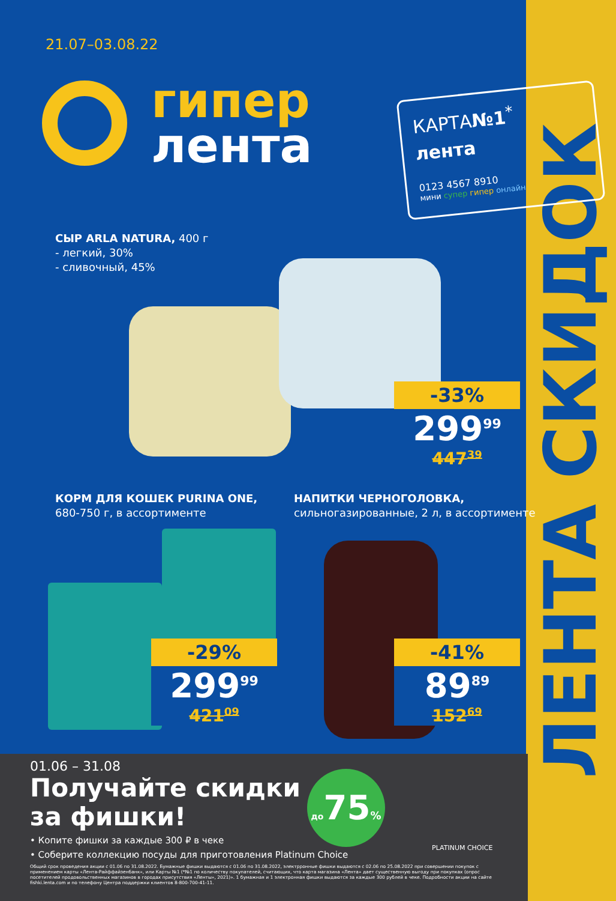ЛЕНТА СКИДОК
21.07–03.08.22
гипер
лента
КАРТА№1<sup>*</sup>
лента
0123 4567 8910
мини супер гипер онлайн
СЫР ARLA NATURA, 400 г
- легкий, 30%
- сливочный, 45%
-33%
299<sup>99</sup>
447<sup>39</sup>
КОРМ ДЛЯ КОШЕК PURINA ONE,
680-750 г, в ассортименте
НАПИТКИ ЧЕРНОГОЛОВКА,
сильногазированные, 2 л, в ассортименте
-29%
299<sup>99</sup>
421<sup>09</sup>
-41%
89<sup>89</sup>
152<sup>69</sup>
01.06 – 31.08
Получайте скидки
за фишки!
• Копите фишки за каждые 300 ₽ в чеке
• Соберите коллекцию посуды для приготовления Platinum Choice
Общий срок проведения акции с 01.06 по 31.08.2022. Бумажные фишки выдаются с 01.06 по 31.08.2022, электрронные фишки выдаются с 02.06 по 25.08.2022 при совершении покупок с применением карты «Лента-Райффайзенбанк», или Карты №1 (*№1 по количеству покупателей, считающих, что карта магазина «Лента» дает существенную выгоду при покупках (опрос посетителей продовольственных магазинов в городах присутствия «Ленты», 2021)». 1 бумажная и 1 электронная фишки выдаются за каждые 300 рублей в чеке. Подробности акции на сайте fishki.lenta.com и по телефону Центра поддержки клиентов 8-800-700-41-11.
до75%
PLATINUM CHOICE